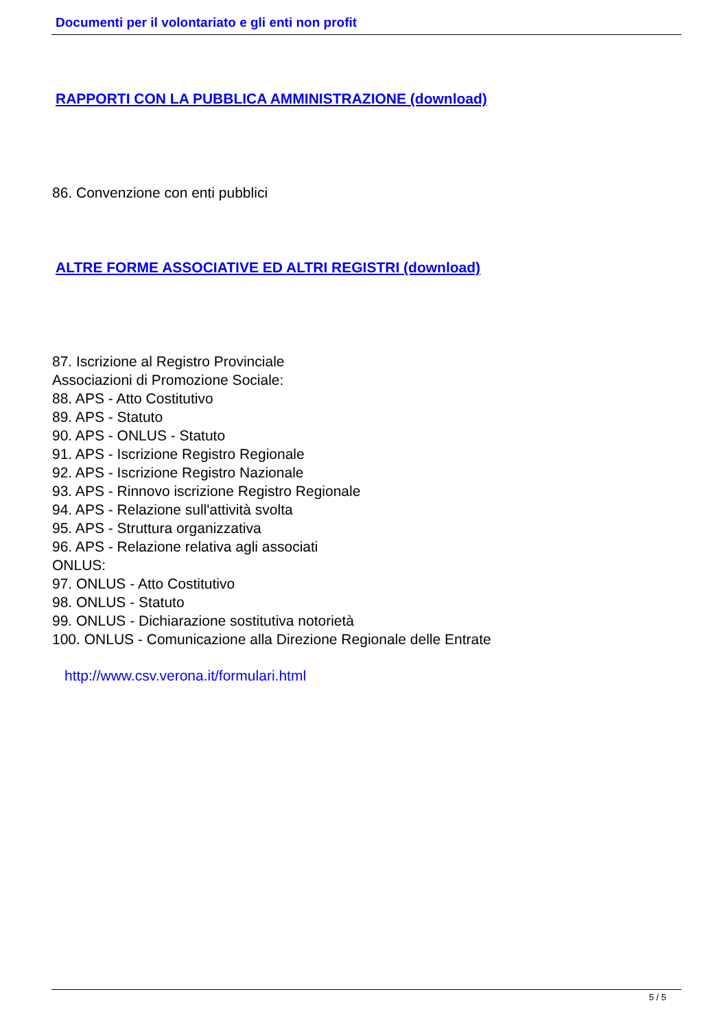Documenti per il volontariato e gli enti non profit
RAPPORTI CON LA PUBBLICA AMMINISTRAZIONE (download)
86. Convenzione con enti pubblici
ALTRE FORME ASSOCIATIVE ED ALTRI REGISTRI (download)
87. Iscrizione al Registro Provinciale
Associazioni di Promozione Sociale:
88. APS - Atto Costitutivo
89. APS - Statuto
90. APS - ONLUS - Statuto
91. APS - Iscrizione Registro Regionale
92. APS - Iscrizione Registro Nazionale
93. APS - Rinnovo iscrizione Registro Regionale
94. APS - Relazione sull'attività svolta
95. APS - Struttura organizzativa
96. APS - Relazione relativa agli associati
ONLUS:
97. ONLUS - Atto Costitutivo
98. ONLUS - Statuto
99. ONLUS - Dichiarazione sostitutiva notorietà
100. ONLUS - Comunicazione alla Direzione Regionale delle Entrate
http://www.csv.verona.it/formulari.html
5 / 5